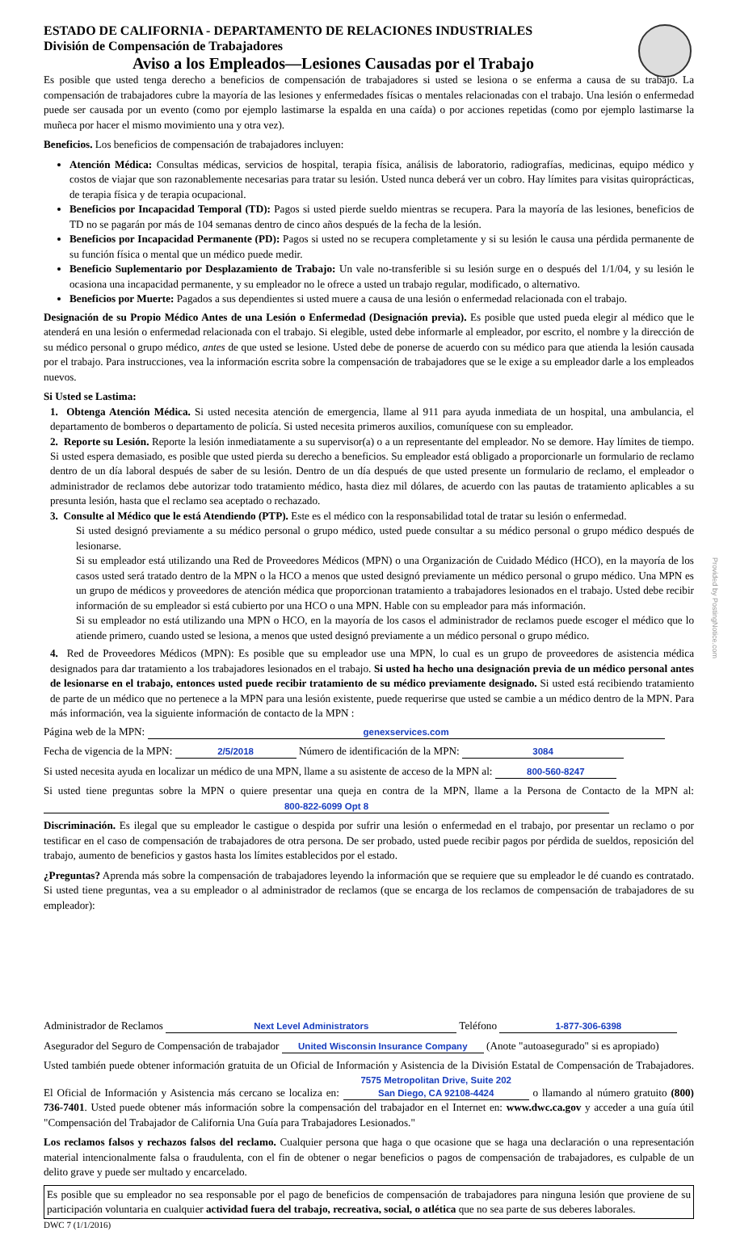Provided by PostingNotice.com
ESTADO DE CALIFORNIA - DEPARTAMENTO DE RELACIONES INDUSTRIALES
División de Compensación de Trabajadores
Aviso a los Empleados—Lesiones Causadas por el Trabajo
Es posible que usted tenga derecho a beneficios de compensación de trabajadores si usted se lesiona o se enferma a causa de su trabajo. La compensación de trabajadores cubre la mayoría de las lesiones y enfermedades físicas o mentales relacionadas con el trabajo. Una lesión o enfermedad puede ser causada por un evento (como por ejemplo lastimarse la espalda en una caída) o por acciones repetidas (como por ejemplo lastimarse la muñeca por hacer el mismo movimiento una y otra vez).
Beneficios. Los beneficios de compensación de trabajadores incluyen:
Atención Médica: Consultas médicas, servicios de hospital, terapia física, análisis de laboratorio, radiografías, medicinas, equipo médico y costos de viajar que son razonablemente necesarias para tratar su lesión. Usted nunca deberá ver un cobro. Hay límites para visitas quiroprácticas, de terapia física y de terapia ocupacional.
Beneficios por Incapacidad Temporal (TD): Pagos si usted pierde sueldo mientras se recupera. Para la mayoría de las lesiones, beneficios de TD no se pagarán por más de 104 semanas dentro de cinco años después de la fecha de la lesión.
Beneficios por Incapacidad Permanente (PD): Pagos si usted no se recupera completamente y si su lesión le causa una pérdida permanente de su función física o mental que un médico puede medir.
Beneficio Suplementario por Desplazamiento de Trabajo: Un vale no-transferible si su lesión surge en o después del 1/1/04, y su lesión le ocasiona una incapacidad permanente, y su empleador no le ofrece a usted un trabajo regular, modificado, o alternativo.
Beneficios por Muerte: Pagados a sus dependientes si usted muere a causa de una lesión o enfermedad relacionada con el trabajo.
Designación de su Propio Médico Antes de una Lesión o Enfermedad (Designación previa). Es posible que usted pueda elegir al médico que le atenderá en una lesión o enfermedad relacionada con el trabajo. Si elegible, usted debe informarle al empleador, por escrito, el nombre y la dirección de su médico personal o grupo médico, antes de que usted se lesione. Usted debe de ponerse de acuerdo con su médico para que atienda la lesión causada por el trabajo. Para instrucciones, vea la información escrita sobre la compensación de trabajadores que se le exige a su empleador darle a los empleados nuevos.
Si Usted se Lastima:
1. Obtenga Atención Médica. Si usted necesita atención de emergencia, llame al 911 para ayuda inmediata de un hospital, una ambulancia, el departamento de bomberos o departamento de policía. Si usted necesita primeros auxilios, comuníquese con su empleador.
2. Reporte su Lesión. Reporte la lesión inmediatamente a su supervisor(a) o a un representante del empleador. No se demore. Hay límites de tiempo. Si usted espera demasiado, es posible que usted pierda su derecho a beneficios. Su empleador está obligado a proporcionarle un formulario de reclamo dentro de un día laboral después de saber de su lesión. Dentro de un día después de que usted presente un formulario de reclamo, el empleador o administrador de reclamos debe autorizar todo tratamiento médico, hasta diez mil dólares, de acuerdo con las pautas de tratamiento aplicables a su presunta lesión, hasta que el reclamo sea aceptado o rechazado.
3. Consulte al Médico que le está Atendiendo (PTP). Este es el médico con la responsabilidad total de tratar su lesión o enfermedad.
Si usted designó previamente a su médico personal o grupo médico, usted puede consultar a su médico personal o grupo médico después de lesionarse.
Si su empleador está utilizando una Red de Proveedores Médicos (MPN) o una Organización de Cuidado Médico (HCO), en la mayoría de los casos usted será tratado dentro de la MPN o la HCO a menos que usted designó previamente un médico personal o grupo médico. Una MPN es un grupo de médicos y proveedores de atención médica que proporcionan tratamiento a trabajadores lesionados en el trabajo. Usted debe recibir información de su empleador si está cubierto por una HCO o una MPN. Hable con su empleador para más información.
Si su empleador no está utilizando una MPN o HCO, en la mayoría de los casos el administrador de reclamos puede escoger el médico que lo atiende primero, cuando usted se lesiona, a menos que usted designó previamente a un médico personal o grupo médico.
4. Red de Proveedores Médicos (MPN): Es posible que su empleador use una MPN, lo cual es un grupo de proveedores de asistencia médica designados para dar tratamiento a los trabajadores lesionados en el trabajo. Si usted ha hecho una designación previa de un médico personal antes de lesionarse en el trabajo, entonces usted puede recibir tratamiento de su médico previamente designado. Si usted está recibiendo tratamiento de parte de un médico que no pertenece a la MPN para una lesión existente, puede requerirse que usted se cambie a un médico dentro de la MPN. Para más información, vea la siguiente información de contacto de la MPN :
Página web de la MPN: genexservices.com
Fecha de vigencia de la MPN: 2/5/2018 Número de identificación de la MPN: 3084
Si usted necesita ayuda en localizar un médico de una MPN, llame a su asistente de acceso de la MPN al: 800-560-8247
Si usted tiene preguntas sobre la MPN o quiere presentar una queja en contra de la MPN, llame a la Persona de Contacto de la MPN al: 800-822-6099 Opt 8
Discriminación. Es ilegal que su empleador le castigue o despida por sufrir una lesión o enfermedad en el trabajo, por presentar un reclamo o por testificar en el caso de compensación de trabajadores de otra persona. De ser probado, usted puede recibir pagos por pérdida de sueldos, reposición del trabajo, aumento de beneficios y gastos hasta los límites establecidos por el estado.
¿Preguntas? Aprenda más sobre la compensación de trabajadores leyendo la información que se requiere que su empleador le dé cuando es contratado. Si usted tiene preguntas, vea a su empleador o al administrador de reclamos (que se encarga de los reclamos de compensación de trabajadores de su empleador):
Administrador de Reclamos Next Level Administrators Teléfono 1-877-306-6398
Asegurador del Seguro de Compensación de trabajador United Wisconsin Insurance Company (Anote "autoasegurado" si es apropiado)
Usted también puede obtener información gratuita de un Oficial de Información y Asistencia de la División Estatal de Compensación de Trabajadores. El Oficial de Información y Asistencia más cercano se localiza en: 7575 Metropolitan Drive, Suite 202
San Diego, CA 92108-4424 o llamando al número gratuito (800) 736-7401. Usted puede obtener más información sobre la compensación del trabajador en el Internet en: www.dwc.ca.gov y acceder a una guía útil "Compensación del Trabajador de California Una Guía para Trabajadores Lesionados."
Los reclamos falsos y rechazos falsos del reclamo. Cualquier persona que haga o que ocasione que se haga una declaración o una representación material intencionalmente falsa o fraudulenta, con el fin de obtener o negar beneficios o pagos de compensación de trabajadores, es culpable de un delito grave y puede ser multado y encarcelado.
Es posible que su empleador no sea responsable por el pago de beneficios de compensación de trabajadores para ninguna lesión que proviene de su participación voluntaria en cualquier actividad fuera del trabajo, recreativa, social, o atlética que no sea parte de sus deberes laborales.
DWC 7 (1/1/2016)